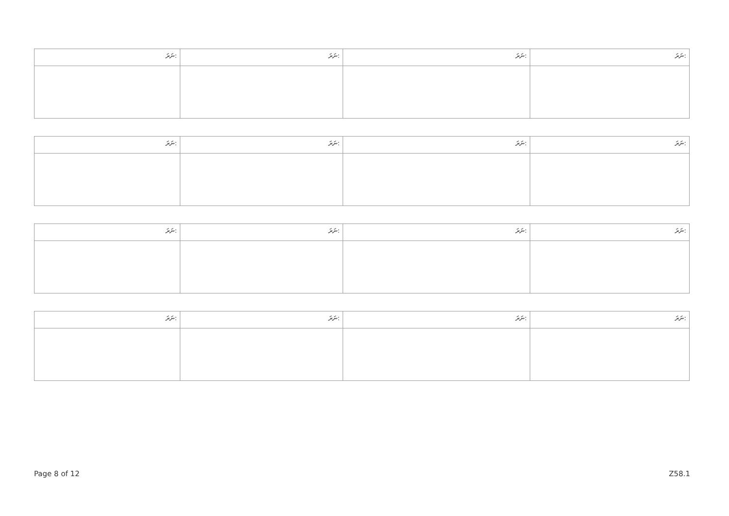| ނަރަ: | ނަރަ: | ނަރަ: | ނަރަ: |
| --- | --- | --- | --- |
| ނަރަ: | ނަރަ: | ނަރަ: | ނަރަ: |
| --- | --- | --- | --- |
| ނަރަ: | ނަރަ: | ނަރަ: | ނަރަ: |
| --- | --- | --- | --- |
| ނަރަ: | ނަރަ: | ނަރަ: | ނަރަ: |
| --- | --- | --- | --- |
Page 8 of 12 Z58.1